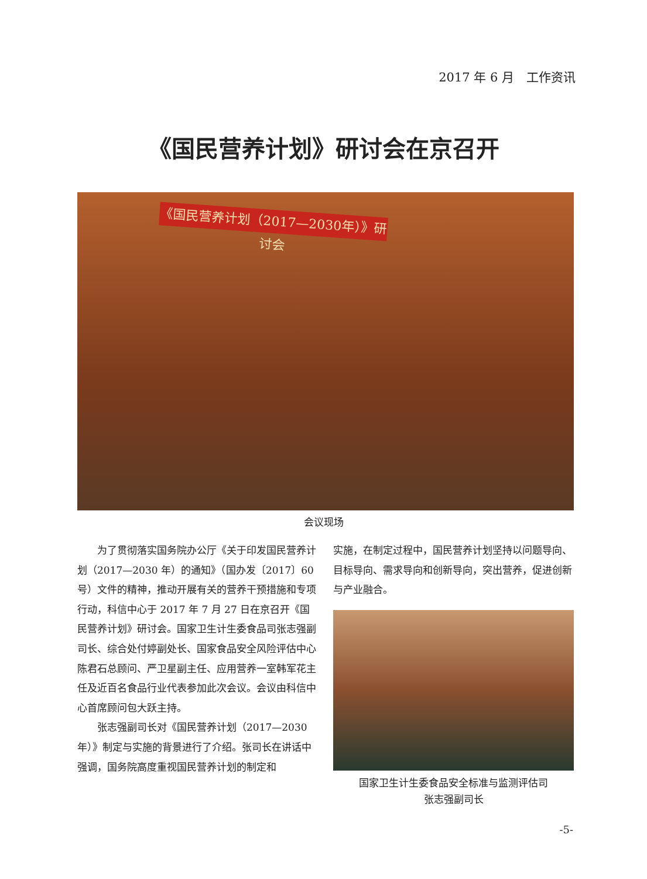2017 年 6 月　工作资讯
《国民营养计划》研讨会在京召开
《国民营养计划（2017—2030年）》研讨会
会议现场
为了贯彻落实国务院办公厅《关于印发国民营养计划（2017—2030 年）的通知》（国办发〔2017〕60 号）文件的精神，推动开展有关的营养干预措施和专项行动，科信中心于 2017 年 7 月 27 日在京召开《国民营养计划》研讨会。国家卫生计生委食品司张志强副司长、综合处付婷副处长、国家食品安全风险评估中心陈君石总顾问、严卫星副主任、应用营养一室韩军花主任及近百名食品行业代表参加此次会议。会议由科信中心首席顾问包大跃主持。
张志强副司长对《国民营养计划（2017—2030 年）》制定与实施的背景进行了介绍。张司长在讲话中强调，国务院高度重视国民营养计划的制定和
实施，在制定过程中，国民营养计划坚持以问题导向、目标导向、需求导向和创新导向，突出营养，促进创新与产业融合。
国家卫生计生委食品安全标准与监测评估司
张志强副司长
-5-